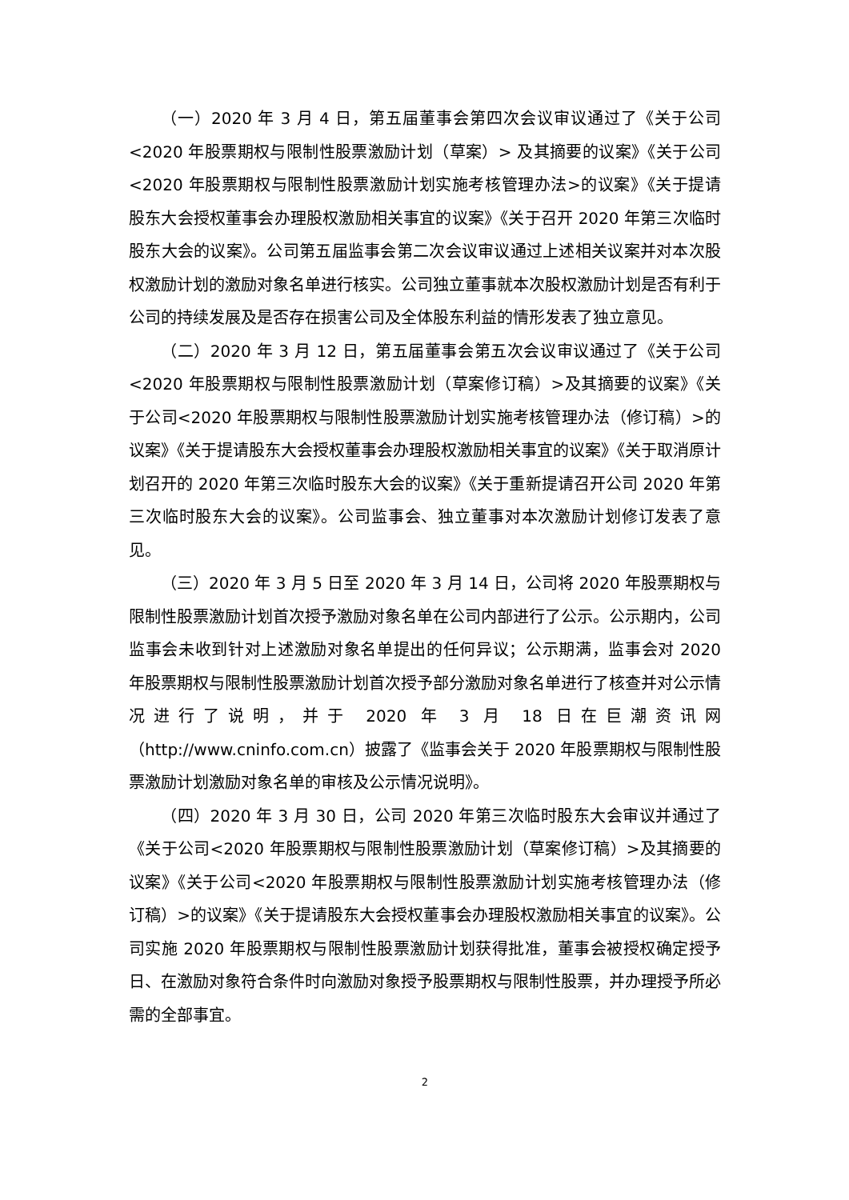（一）2020 年 3 月 4 日，第五届董事会第四次会议审议通过了《关于公司<2020 年股票期权与限制性股票激励计划（草案）> 及其摘要的议案》《关于公司<2020 年股票期权与限制性股票激励计划实施考核管理办法>的议案》《关于提请股东大会授权董事会办理股权激励相关事宜的议案》《关于召开 2020 年第三次临时股东大会的议案》。公司第五届监事会第二次会议审议通过上述相关议案并对本次股权激励计划的激励对象名单进行核实。公司独立董事就本次股权激励计划是否有利于公司的持续发展及是否存在损害公司及全体股东利益的情形发表了独立意见。
（二）2020 年 3 月 12 日，第五届董事会第五次会议审议通过了《关于公司<2020 年股票期权与限制性股票激励计划（草案修订稿）>及其摘要的议案》《关于公司<2020 年股票期权与限制性股票激励计划实施考核管理办法（修订稿）>的议案》《关于提请股东大会授权董事会办理股权激励相关事宜的议案》《关于取消原计划召开的 2020 年第三次临时股东大会的议案》《关于重新提请召开公司 2020 年第三次临时股东大会的议案》。公司监事会、独立董事对本次激励计划修订发表了意见。
（三）2020 年 3 月 5 日至 2020 年 3 月 14 日，公司将 2020 年股票期权与限制性股票激励计划首次授予激励对象名单在公司内部进行了公示。公示期内，公司监事会未收到针对上述激励对象名单提出的任何异议；公示期满，监事会对 2020 年股票期权与限制性股票激励计划首次授予部分激励对象名单进行了核查并对公示情况进行了说明，并于 2020 年 3 月 18 日在巨潮资讯网（http://www.cninfo.com.cn）披露了《监事会关于 2020 年股票期权与限制性股票激励计划激励对象名单的审核及公示情况说明》。
（四）2020 年 3 月 30 日，公司 2020 年第三次临时股东大会审议并通过了《关于公司<2020 年股票期权与限制性股票激励计划（草案修订稿）>及其摘要的议案》《关于公司<2020 年股票期权与限制性股票激励计划实施考核管理办法（修订稿）>的议案》《关于提请股东大会授权董事会办理股权激励相关事宜的议案》。公司实施 2020 年股票期权与限制性股票激励计划获得批准，董事会被授权确定授予日、在激励对象符合条件时向激励对象授予股票期权与限制性股票，并办理授予所必需的全部事宜。
2